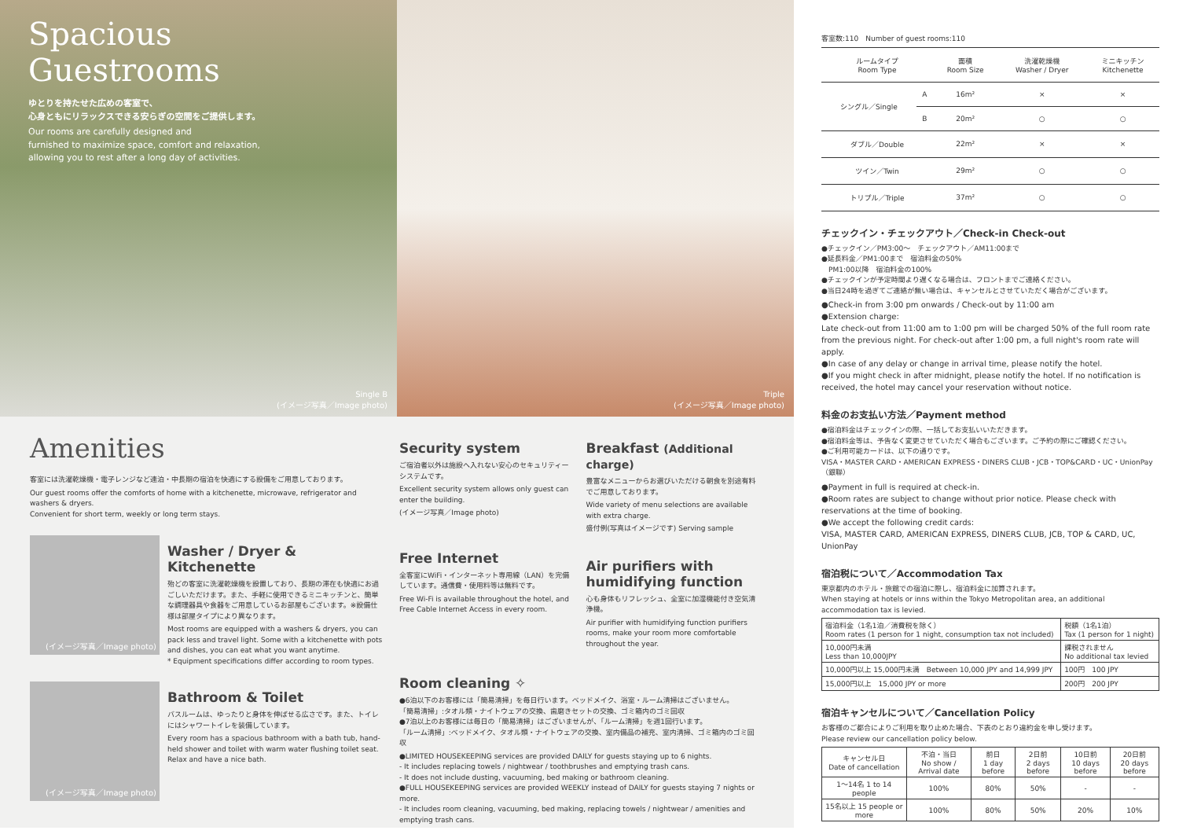Spacious
Guestrooms
ゆとりを持たせた広めの客室で、
心身ともにリラックスできる安らぎの空間をご提供します。
Our rooms are carefully designed and
furnished to maximize space, comfort and relaxation,
allowing you to rest after a long day of activities.
Single B
(イメージ写真／Image photo)
Triple
(イメージ写真／Image photo)
Amenities
客室には洗濯乾燥機・電子レンジなど連泊・中長期の宿泊を快適にする設備をご用意しております。
Our guest rooms offer the comforts of home with a kitchenette, microwave, refrigerator and washers & dryers.
Convenient for short term, weekly or long term stays.
(イメージ写真／Image photo)
Washer / Dryer & Kitchenette
殆どの客室に洗濯乾燥機を設置しており、長期の滞在も快適にお過ごしいただけます。また、手軽に使用できるミニキッチンと、簡単な調理器具や食器をご用意しているお部屋もございます。※設備仕様は部屋タイプにより異なります。
Most rooms are equipped with a washers & dryers, you can pack less and travel light. Some with a kitchenette with pots and dishes, you can eat what you want anytime.
* Equipment specifications differ according to room types.
(イメージ写真／Image photo)
Bathroom & Toilet
バスルームは、ゆったりと身体を伸ばせる広さです。また、トイレにはシャワートイレを装備しています。
Every room has a spacious bathroom with a bath tub, hand-held shower and toilet with warm water flushing toilet seat. Relax and have a nice bath.
Security system
ご宿泊者以外は施設へ入れない安心のセキュリティーシステムです。
Excellent security system allows only guest can enter the building.
(イメージ写真／Image photo)
Free Internet
全客室にWiFi・インターネット専用線（LAN）を完備しています。通信費・使用料等は無料です。
Free Wi-Fi is available throughout the hotel, and Free Cable Internet Access in every room.
Breakfast (Additional charge)
豊富なメニューからお選びいただける朝食を別途有料でご用意しております。
Wide variety of menu selections are available with extra charge.
盛付例(写真はイメージです) Serving sample
Air purifiers with humidifying function
心も身体もリフレッシュ、全室に加湿機能付き空気清浄機。
Air purifier with humidifying function purifiers rooms, make your room more comfortable throughout the year.
Room cleaning ✧
●6泊以下のお客様には「簡易清掃」を毎日行います。ベッドメイク、浴室・ルーム清掃はございません。
「簡易清掃」:タオル類・ナイトウェアの交換、歯磨きセットの交換、ゴミ箱内のゴミ回収
●7泊以上のお客様には毎日の「簡易清掃」はございませんが、「ルーム清掃」を週1回行います。
「ルーム清掃」:ベッドメイク、タオル類・ナイトウェアの交換、室内備品の補充、室内清掃、ゴミ箱内のゴミ回収
●LIMITED HOUSEKEEPING services are provided DAILY for guests staying up to 6 nights.
- It includes replacing towels / nightwear / toothbrushes and emptying trash cans.
- It does not include dusting, vacuuming, bed making or bathroom cleaning.
●FULL HOUSEKEEPING services are provided WEEKLY instead of DAILY for guests staying 7 nights or more.
- It includes room cleaning, vacuuming, bed making, replacing towels / nightwear / amenities and emptying trash cans.
客室数:110　Number of guest rooms:110
| ルームタイプ Room Type | | 面積 Room Size | 洗濯乾燥機 Washer / Dryer | ミニキッチン Kitchenette |
| シングル／Single | A | 16m² | × | × |
| | B | 20m² | ○ | ○ |
| ダブル／Double | | 22m² | × | × |
| ツイン／Twin | | 29m² | ○ | ○ |
| トリプル／Triple | | 37m² | ○ | ○ |
チェックイン・チェックアウト／Check-in Check-out
●チェックイン／PM3:00〜　チェックアウト／AM11:00まで
●延長料金／PM1:00まで　宿泊料金の50%
　PM1:00以降　宿泊料金の100%
●チェックインが予定時間より遅くなる場合は、フロントまでご連絡ください。
●当日24時を過ぎてご連絡が無い場合は、キャンセルとさせていただく場合がございます。
●Check-in from 3:00 pm onwards / Check-out by 11:00 am
●Extension charge:
Late check-out from 11:00 am to 1:00 pm will be charged 50% of the full room rate from the previous night. For check-out after 1:00 pm, a full night's room rate will apply.
●In case of any delay or change in arrival time, please notify the hotel.
●If you might check in after midnight, please notify the hotel. If no notification is received, the hotel may cancel your reservation without notice.
料金のお支払い方法／Payment method
●宿泊料金はチェックインの際、一括してお支払いいただきます。
●宿泊料金等は、予告なく変更させていただく場合もございます。ご予約の際にご確認ください。
●ご利用可能カードは、以下の通りです。
VISA・MASTER CARD・AMERICAN EXPRESS・DINERS CLUB・JCB・TOP&CARD・UC・UnionPay（銀聯）
●Payment in full is required at check-in.
●Room rates are subject to change without prior notice. Please check with reservations at the time of booking.
●We accept the following credit cards:
VISA, MASTER CARD, AMERICAN EXPRESS, DINERS CLUB, JCB, TOP & CARD, UC, UnionPay
宿泊税について／Accommodation Tax
東京都内のホテル・旅館での宿泊に際し、宿泊料金に加算されます。
When staying at hotels or inns within the Tokyo Metropolitan area, an additional accommodation tax is levied.
| 宿泊料金（1名1泊／消費税を除く） Room rates (1 person for 1 night, consumption tax not included) | 税額（1名1泊） Tax (1 person for 1 night) |
| 10,000円未満 Less than 10,000JPY | 課税されません No additional tax levied |
| 10,000円以上 15,000円未満 Between 10,000 JPY and 14,999 JPY | 100円 100 JPY |
| 15,000円以上 15,000 JPY or more | 200円 200 JPY |
宿泊キャンセルについて／Cancellation Policy
お客様のご都合によりご利用を取り止めた場合、下表のとおり違約金を申し受けます。
Please review our cancellation policy below.
| キャンセル日 Date of cancellation | 不泊・当日 No show / Arrival date | 前日 1 day before | 2日前 2 days before | 10日前 10 days before | 20日前 20 days before |
| --- | --- | --- | --- | --- | --- |
| 1〜14名 1 to 14 people | 100% | 80% | 50% | - | - |
| 15名以上 15 people or more | 100% | 80% | 50% | 20% | 10% |